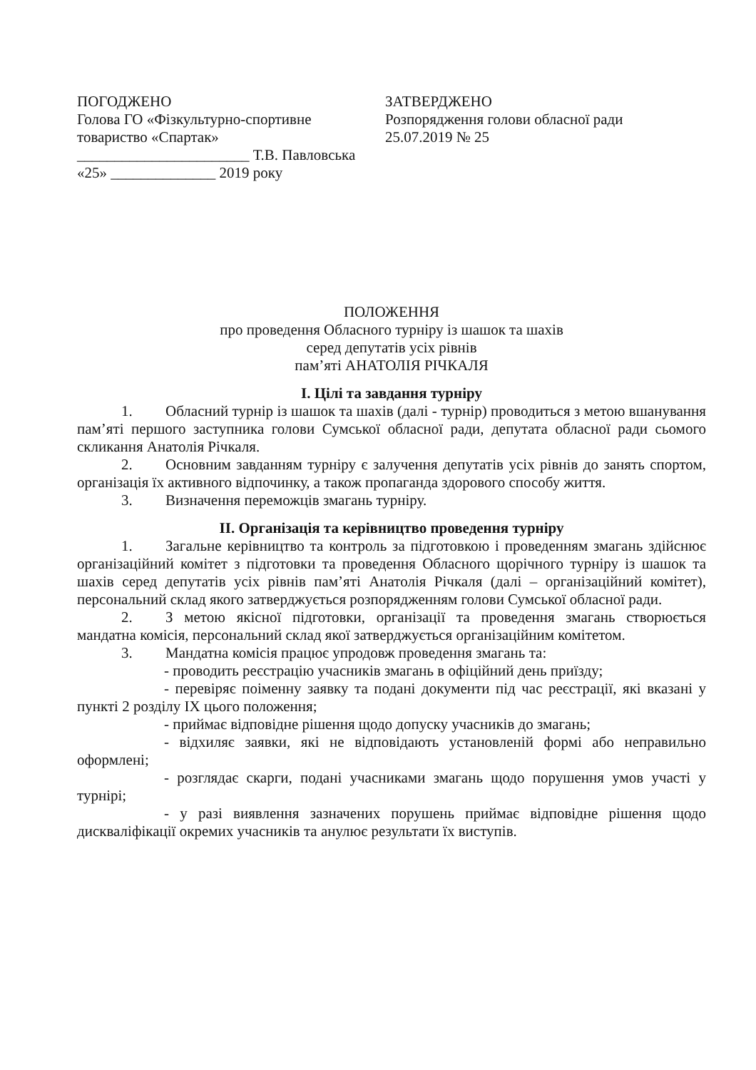ПОГОДЖЕНО
Голова ГО «Фізкультурно-спортивне товариство «Спартак»
_______________________ Т.В. Павловська
«25» ______________ 2019 року
ЗАТВЕРДЖЕНО
Розпорядження голови обласної ради
25.07.2019 № 25
ПОЛОЖЕННЯ
про проведення Обласного турніру із шашок та шахів
серед депутатів усіх рівнів
пам’яті АНАТОЛІЯ РІЧКАЛЯ
І. Цілі та завдання турніру
1. Обласний турнір із шашок та шахів (далі - турнір) проводиться з метою вшанування пам’яті першого заступника голови Сумської обласної ради, депутата обласної ради сьомого скликання Анатолія Річкаля.
2. Основним завданням турніру є залучення депутатів усіх рівнів до занять спортом, організація їх активного відпочинку, а також пропаганда здорового способу життя.
3. Визначення переможців змагань турніру.
ІІ. Організація та керівництво проведення турніру
1. Загальне керівництво та контроль за підготовкою і проведенням змагань здійснює організаційний комітет з підготовки та проведення Обласного щорічного турніру із шашок та шахів серед депутатів усіх рівнів пам’яті Анатолія Річкаля (далі – організаційний комітет), персональний склад якого затверджується розпорядженням голови Сумської обласної ради.
2. З метою якісної підготовки, організації та проведення змагань створюється мандатна комісія, персональний склад якої затверджується організаційним комітетом.
3. Мандатна комісія працює упродовж проведення змагань та:
- проводить реєстрацію учасників змагань в офіційний день приїзду;
- перевіряє поіменну заявку та подані документи під час реєстрації, які вказані у пункті 2 розділу ІХ цього положення;
- приймає відповідне рішення щодо допуску учасників до змагань;
- відхиляє заявки, які не відповідають установленій формі або неправильно оформлені;
- розглядає скарги, подані учасниками змагань щодо порушення умов участі у турнірі;
- у разі виявлення зазначених порушень приймає відповідне рішення щодо дискваліфікації окремих учасників та анулює результати їх виступів.